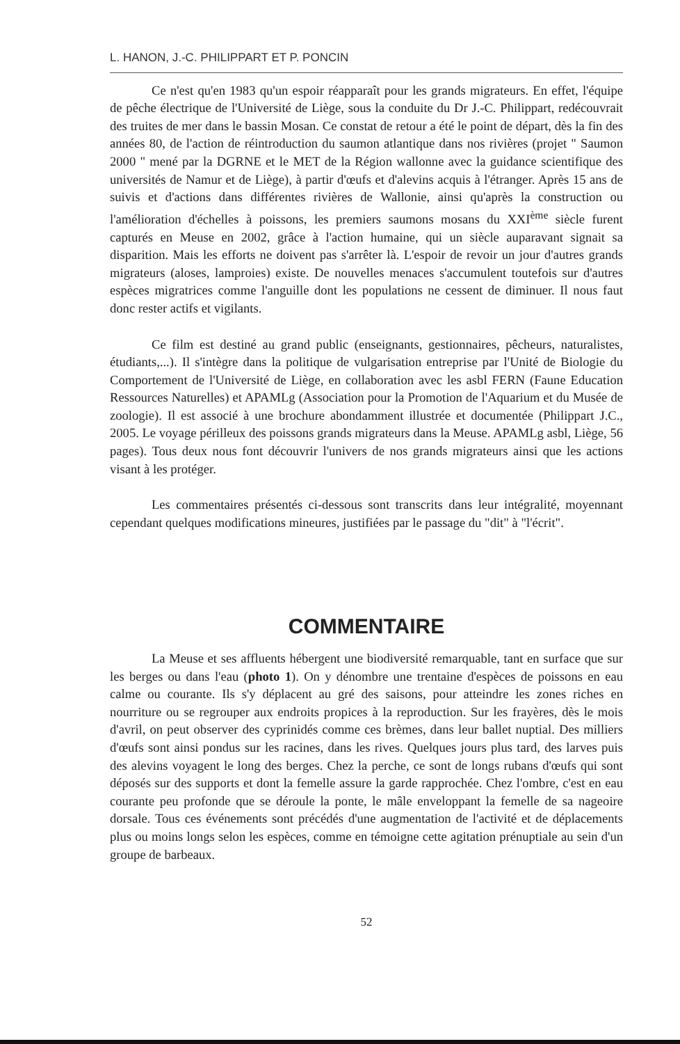L. HANON, J.-C. PHILIPPART ET P. PONCIN
Ce n'est qu'en 1983 qu'un espoir réapparaît pour les grands migrateurs. En effet, l'équipe de pêche électrique de l'Université de Liège, sous la conduite du Dr J.-C. Philippart, redécouvrait des truites de mer dans le bassin Mosan. Ce constat de retour a été le point de départ, dès la fin des années 80, de l'action de réintroduction du saumon atlantique dans nos rivières (projet " Saumon 2000 " mené par la DGRNE et le MET de la Région wallonne avec la guidance scientifique des universités de Namur et de Liège), à partir d'œufs et d'alevins acquis à l'étranger. Après 15 ans de suivis et d'actions dans différentes rivières de Wallonie, ainsi qu'après la construction ou l'amélioration d'échelles à poissons, les premiers saumons mosans du XXI<sup>ème</sup> siècle furent capturés en Meuse en 2002, grâce à l'action humaine, qui un siècle auparavant signait sa disparition. Mais les efforts ne doivent pas s'arrêter là. L'espoir de revoir un jour d'autres grands migrateurs (aloses, lamproies) existe. De nouvelles menaces s'accumulent toutefois sur d'autres espèces migratrices comme l'anguille dont les populations ne cessent de diminuer. Il nous faut donc rester actifs et vigilants.
Ce film est destiné au grand public (enseignants, gestionnaires, pêcheurs, naturalistes, étudiants,...). Il s'intègre dans la politique de vulgarisation entreprise par l'Unité de Biologie du Comportement de l'Université de Liège, en collaboration avec les asbl FERN (Faune Education Ressources Naturelles) et APAMLg (Association pour la Promotion de l'Aquarium et du Musée de zoologie). Il est associé à une brochure abondamment illustrée et documentée (Philippart J.C., 2005. Le voyage périlleux des poissons grands migrateurs dans la Meuse. APAMLg asbl, Liège, 56 pages). Tous deux nous font découvrir l'univers de nos grands migrateurs ainsi que les actions visant à les protéger.
Les commentaires présentés ci-dessous sont transcrits dans leur intégralité, moyennant cependant quelques modifications mineures, justifiées par le passage du "dit" à "l'écrit".
COMMENTAIRE
La Meuse et ses affluents hébergent une biodiversité remarquable, tant en surface que sur les berges ou dans l'eau (photo 1). On y dénombre une trentaine d'espèces de poissons en eau calme ou courante. Ils s'y déplacent au gré des saisons, pour atteindre les zones riches en nourriture ou se regrouper aux endroits propices à la reproduction. Sur les frayères, dès le mois d'avril, on peut observer des cyprinidés comme ces brèmes, dans leur ballet nuptial. Des milliers d'œufs sont ainsi pondus sur les racines, dans les rives. Quelques jours plus tard, des larves puis des alevins voyagent le long des berges. Chez la perche, ce sont de longs rubans d'œufs qui sont déposés sur des supports et dont la femelle assure la garde rapprochée. Chez l'ombre, c'est en eau courante peu profonde que se déroule la ponte, le mâle enveloppant la femelle de sa nageoire dorsale. Tous ces événements sont précédés d'une augmentation de l'activité et de déplacements plus ou moins longs selon les espèces, comme en témoigne cette agitation prénuptiale au sein d'un groupe de barbeaux.
52